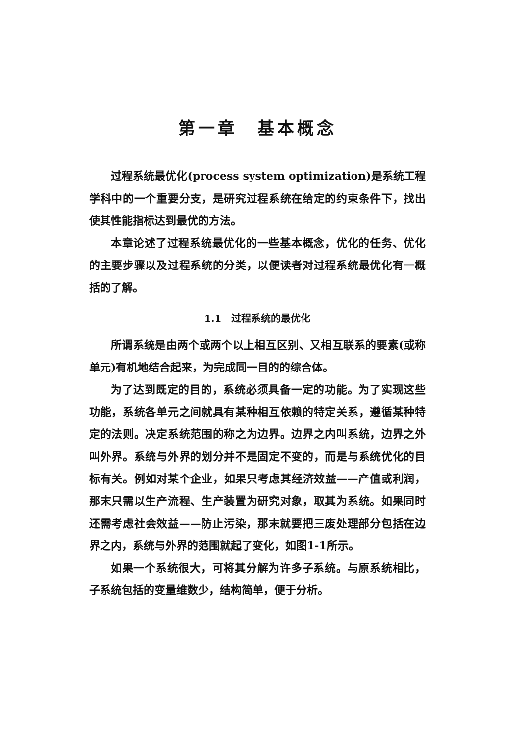第一章　基本概念
过程系统最优化(process system optimization)是系统工程学科中的一个重要分支，是研究过程系统在给定的约束条件下，找出使其性能指标达到最优的方法。
本章论述了过程系统最优化的一些基本概念，优化的任务、优化的主要步骤以及过程系统的分类，以便读者对过程系统最优化有一概括的了解。
1.1　过程系统的最优化
所谓系统是由两个或两个以上相互区别、又相互联系的要素(或称单元)有机地结合起来，为完成同一目的的综合体。
为了达到既定的目的，系统必须具备一定的功能。为了实现这些功能，系统各单元之间就具有某种相互依赖的特定关系，遵循某种特定的法则。决定系统范围的称之为边界。边界之内叫系统，边界之外叫外界。系统与外界的划分并不是固定不变的，而是与系统优化的目标有关。例如对某个企业，如果只考虑其经济效益——产值或利润，那末只需以生产流程、生产装置为研究对象，取其为系统。如果同时还需考虑社会效益——防止污染，那末就要把三废处理部分包括在边界之内，系统与外界的范围就起了变化，如图1-1所示。
如果一个系统很大，可将其分解为许多子系统。与原系统相比，子系统包括的变量维数少，结构简单，便于分析。